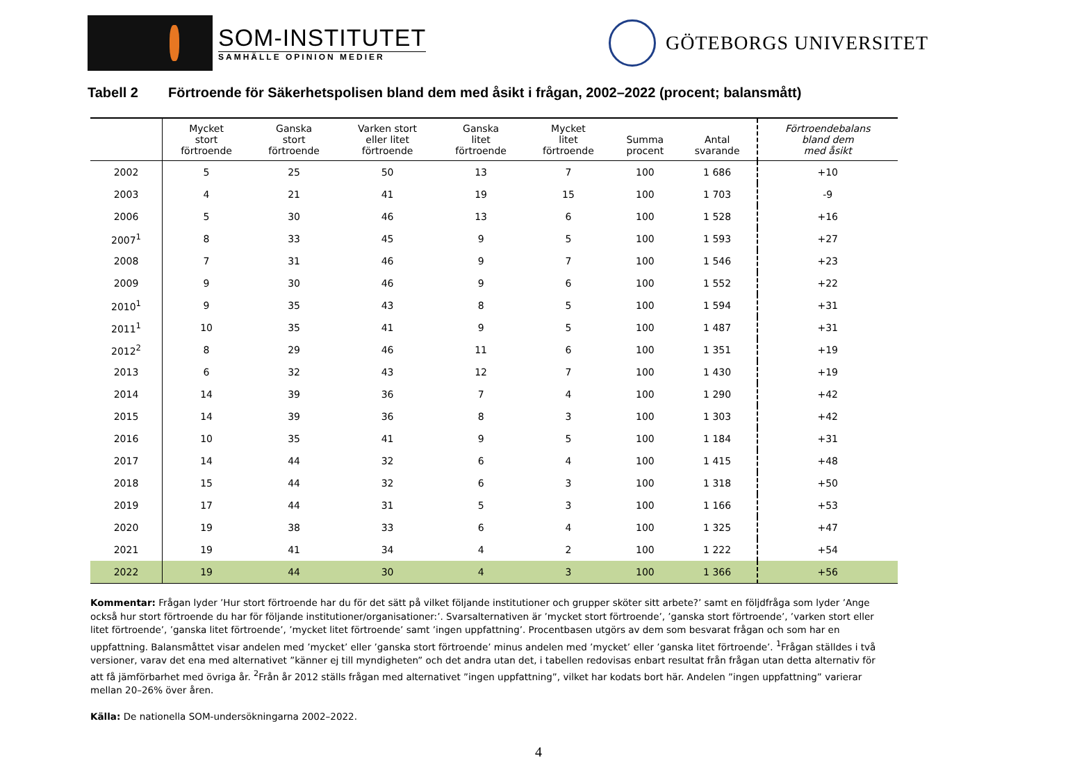SOM-INSTITUTET
SAMHÄLLE OPINION MEDIER
GÖTEBORGS UNIVERSITET
Tabell 2 Förtroende för Säkerhetspolisen bland dem med åsikt i frågan, 2002–2022 (procent; balansmått)
| | Mycket stort förtroende | Ganska stort förtroende | Varken stort eller litet förtroende | Ganska litet förtroende | Mycket litet förtroende | Summa procent | Antal svarande | Förtroendebalans bland dem med åsikt |
| --- | --- | --- | --- | --- | --- | --- | --- | --- |
| 2002 | 5 | 25 | 50 | 13 | 7 | 100 | 1 686 | +10 |
| 2003 | 4 | 21 | 41 | 19 | 15 | 100 | 1 703 | -9 |
| 2006 | 5 | 30 | 46 | 13 | 6 | 100 | 1 528 | +16 |
| 2007<sup>1</sup> | 8 | 33 | 45 | 9 | 5 | 100 | 1 593 | +27 |
| 2008 | 7 | 31 | 46 | 9 | 7 | 100 | 1 546 | +23 |
| 2009 | 9 | 30 | 46 | 9 | 6 | 100 | 1 552 | +22 |
| 2010<sup>1</sup> | 9 | 35 | 43 | 8 | 5 | 100 | 1 594 | +31 |
| 2011<sup>1</sup> | 10 | 35 | 41 | 9 | 5 | 100 | 1 487 | +31 |
| 2012<sup>2</sup> | 8 | 29 | 46 | 11 | 6 | 100 | 1 351 | +19 |
| 2013 | 6 | 32 | 43 | 12 | 7 | 100 | 1 430 | +19 |
| 2014 | 14 | 39 | 36 | 7 | 4 | 100 | 1 290 | +42 |
| 2015 | 14 | 39 | 36 | 8 | 3 | 100 | 1 303 | +42 |
| 2016 | 10 | 35 | 41 | 9 | 5 | 100 | 1 184 | +31 |
| 2017 | 14 | 44 | 32 | 6 | 4 | 100 | 1 415 | +48 |
| 2018 | 15 | 44 | 32 | 6 | 3 | 100 | 1 318 | +50 |
| 2019 | 17 | 44 | 31 | 5 | 3 | 100 | 1 166 | +53 |
| 2020 | 19 | 38 | 33 | 6 | 4 | 100 | 1 325 | +47 |
| 2021 | 19 | 41 | 34 | 4 | 2 | 100 | 1 222 | +54 |
| 2022 | 19 | 44 | 30 | 4 | 3 | 100 | 1 366 | +56 |
Kommentar: Frågan lyder ’Hur stort förtroende har du för det sätt på vilket följande institutioner och grupper sköter sitt arbete?’ samt en följdfråga som lyder ’Ange också hur stort förtroende du har för följande institutioner/organisationer:’. Svarsalternativen är ’mycket stort förtroende’, ’ganska stort förtroende’, ’varken stort eller litet förtroende’, ’ganska litet förtroende’, ’mycket litet förtroende’ samt ’ingen uppfattning’. Procentbasen utgörs av dem som besvarat frågan och som har en uppfattning. Balansmåttet visar andelen med ’mycket’ eller ’ganska stort förtroende’ minus andelen med ’mycket’ eller ’ganska litet förtroende’. <sup>1</sup>Frågan ställdes i två versioner, varav det ena med alternativet ”känner ej till myndigheten” och det andra utan det, i tabellen redovisas enbart resultat från frågan utan detta alternativ för att få jämförbarhet med övriga år. <sup>2</sup>Från år 2012 ställs frågan med alternativet ”ingen uppfattning”, vilket har kodats bort här. Andelen ”ingen uppfattning” varierar mellan 20–26% över åren.
Källa: De nationella SOM-undersökningarna 2002–2022.
4